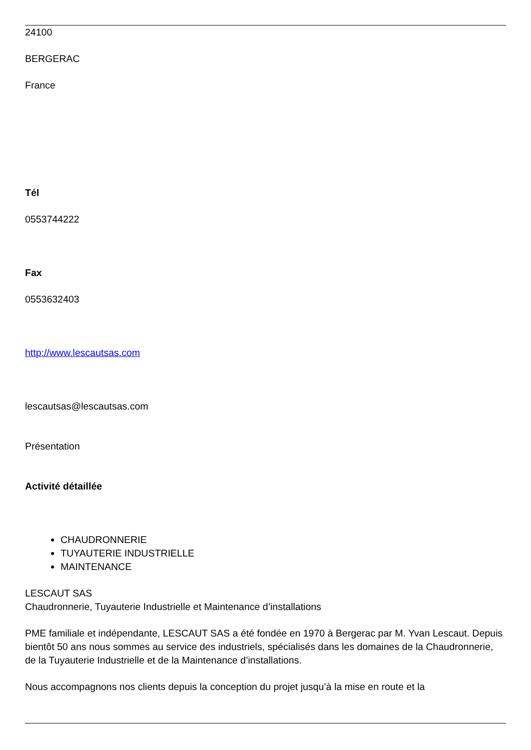24100
BERGERAC
France
Tél
0553744222
Fax
0553632403
http://www.lescautsas.com
lescautsas@lescautsas.com
Présentation
Activité détaillée
CHAUDRONNERIE
TUYAUTERIE INDUSTRIELLE
MAINTENANCE
LESCAUT SAS
Chaudronnerie, Tuyauterie Industrielle et Maintenance d’installations
PME familiale et indépendante, LESCAUT SAS a été fondée en 1970 à Bergerac par M. Yvan Lescaut. Depuis bientôt 50 ans nous sommes au service des industriels, spécialisés dans les domaines de la Chaudronnerie, de la Tuyauterie Industrielle et de la Maintenance d’installations.
Nous accompagnons nos clients depuis la conception du projet jusqu’à la mise en route et la